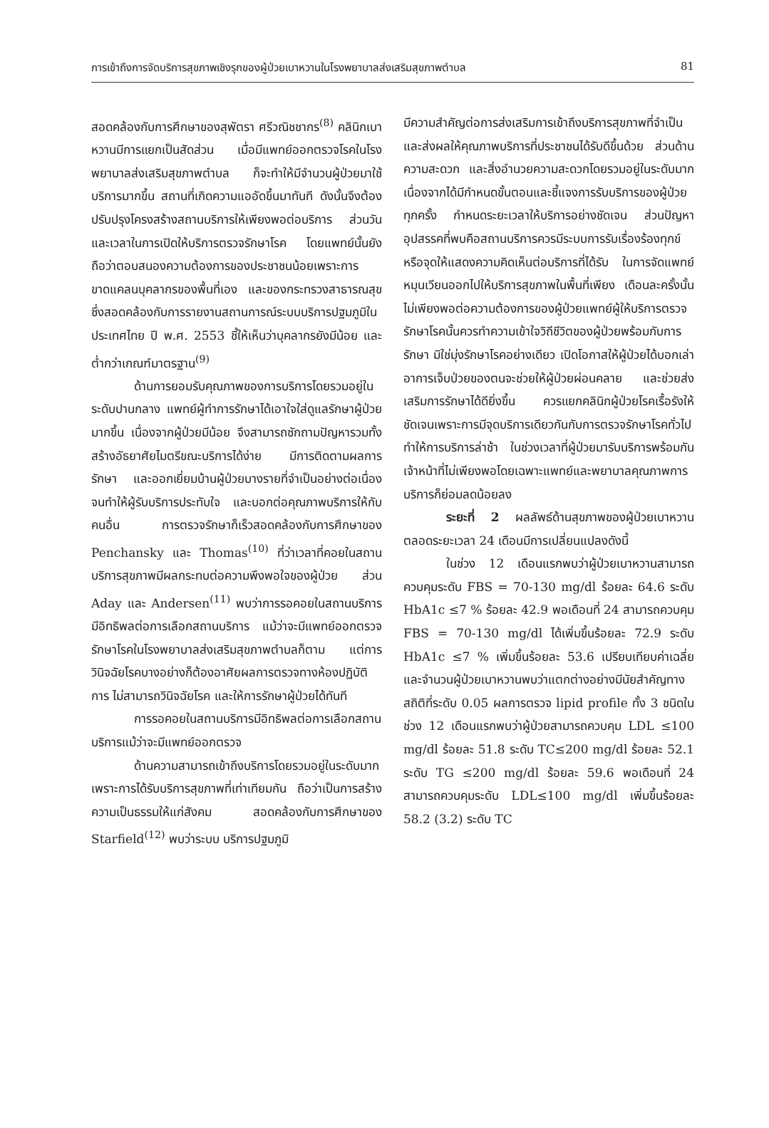การเข้าถึงการจัดบริการสุขภาพเชิงรุกของผู้ป่วยเบาหวานในโรงพยาบาลส่งเสริมสุขภาพตำบล 81
สอดคล้องกับการศึกษาของสุพัตรา ศรีวณิชชากร<sup>(8)</sup> คลินิกเบาหวานมีการแยกเป็นสัดส่วน เมื่อมีแพทย์ออกตรวจโรคในโรงพยาบาลส่งเสริมสุขภาพตำบล ก็จะทำให้มีจำนวนผู้ป่วยมาใช้บริการมากขึ้น สถานที่เกิดความแออัดขึ้นมาทันที ดังนั้นจึงต้องปรับปรุงโครงสร้างสถานบริการให้เพียงพอต่อบริการ ส่วนวันและเวลาในการเปิดให้บริการตรวจรักษาโรค โดยแพทย์นั้นยังถือว่าตอบสนองความต้องการของประชาชนน้อยเพราะการขาดแคลนบุคลากรของพื้นที่เอง และของกระทรวงสาธารณสุข ซึ่งสอดคล้องกับการรายงานสถานการณ์ระบบบริการปฐมภูมิในประเทศไทย ปี พ.ศ. 2553 ชี้ให้เห็นว่าบุคลากรยังมีน้อย และต่ำกว่าเกณฑ์มาตรฐาน<sup>(9)</sup>
ด้านการยอมรับคุณภาพของการบริการโดยรวมอยู่ในระดับปานกลาง แพทย์ผู้ทำการรักษาได้เอาใจใส่ดูแลรักษาผู้ป่วยมากขึ้น เนื่องจากผู้ป่วยมีน้อย จึงสามารถซักถามปัญหารวมทั้งสร้างอัธยาศัยไมตรีขณะบริการได้ง่าย มีการติดตามผลการรักษา และออกเยี่ยมบ้านผู้ป่วยบางรายที่จำเป็นอย่างต่อเนื่อง จนทำให้ผู้รับบริการประทับใจ และบอกต่อคุณภาพบริการให้กับคนอื่น การตรวจรักษาก็เร็วสอดคล้องกับการศึกษาของ Penchansky และ Thomas<sup>(10)</sup> ที่ว่าเวลาที่คอยในสถานบริการสุขภาพมีผลกระทบต่อความพึงพอใจของผู้ป่วย ส่วน Aday และ Andersen<sup>(11)</sup> พบว่าการรอคอยในสถานบริการมีอิทธิพลต่อการเลือกสถานบริการ แม้ว่าจะมีแพทย์ออกตรวจรักษาโรคในโรงพยาบาลส่งเสริมสุขภาพตำบลก็ตาม แต่การวินิจฉัยโรคบางอย่างก็ต้องอาศัยผลการตรวจทางห้องปฏิบัติการ ไม่สามารถวินิจฉัยโรค และให้การรักษาผู้ป่วยได้ทันที
การรอคอยในสถานบริการมีอิทธิพลต่อการเลือกสถานบริการแม้ว่าจะมีแพทย์ออกตรวจ
ด้านความสามารถเข้าถึงบริการโดยรวมอยู่ในระดับมากเพราะการได้รับบริการสุขภาพที่เท่าเทียมกัน ถือว่าเป็นการสร้างความเป็นธรรมให้แก่สังคม สอดคล้องกับการศึกษาของ Starfield<sup>(12)</sup> พบว่าระบบ บริการปฐมภูมิ
มีความสำคัญต่อการส่งเสริมการเข้าถึงบริการสุขภาพที่จำเป็นและส่งผลให้คุณภาพบริการที่ประชาชนได้รับดีขึ้นด้วย ส่วนด้านความสะดวก และสิ่งอำนวยความสะดวกโดยรวมอยู่ในระดับมาก เนื่องจากได้มีกำหนดขั้นตอนและชี้แจงการรับบริการของผู้ป่วยทุกครั้ง กำหนดระยะเวลาให้บริการอย่างชัดเจน ส่วนปัญหาอุปสรรคที่พบคือสถานบริการควรมีระบบการรับเรื่องร้องทุกข์หรือจุดให้แสดงความคิดเห็นต่อบริการที่ได้รับ ในการจัดแพทย์หมุนเวียนออกไปให้บริการสุขภาพในพื้นที่เพียง เดือนละครั้งนั้นไม่เพียงพอต่อความต้องการของผู้ป่วยแพทย์ผู้ให้บริการตรวจรักษาโรคนั้นควรทำความเข้าใจวิถีชีวิตของผู้ป่วยพร้อมกับการรักษา มิใช่มุ่งรักษาโรคอย่างเดียว เปิดโอกาสให้ผู้ป่วยได้บอกเล่าอาการเจ็บป่วยของตนจะช่วยให้ผู้ป่วยผ่อนคลาย และช่วยส่งเสริมการรักษาได้ดียิ่งขึ้น ควรแยกคลินิกผู้ป่วยโรคเรื้อรังให้ชัดเจนเพราะการมีจุดบริการเดียวกันกับการตรวจรักษาโรคทั่วไป ทำให้การบริการล่าช้า ในช่วงเวลาที่ผู้ป่วยมารับบริการพร้อมกันเจ้าหน้าที่ไม่เพียงพอโดยเฉพาะแพทย์และพยาบาลคุณภาพการบริการก็ย่อมลดน้อยลง
ระยะที่ 2 ผลลัพธ์ด้านสุขภาพของผู้ป่วยเบาหวานตลอดระยะเวลา 24 เดือนมีการเปลี่ยนแปลงดังนี้
ในช่วง 12 เดือนแรกพบว่าผู้ป่วยเบาหวานสามารถควบคุมระดับ FBS = 70-130 mg/dl ร้อยละ 64.6 ระดับ HbA1c ≤7 % ร้อยละ 42.9 พอเดือนที่ 24 สามารถควบคุม FBS = 70-130 mg/dl ได้เพิ่มขึ้นร้อยละ 72.9 ระดับ HbA1c ≤7 % เพิ่มขึ้นร้อยละ 53.6 เปรียบเทียบค่าเฉลี่ยและจำนวนผู้ป่วยเบาหวานพบว่าแตกต่างอย่างมีนัยสำคัญทางสถิติที่ระดับ 0.05 ผลการตรวจ lipid profile ทั้ง 3 ชนิดในช่วง 12 เดือนแรกพบว่าผู้ป่วยสามารถควบคุม LDL ≤100 mg/dl ร้อยละ 51.8 ระดับ TC≤200 mg/dl ร้อยละ 52.1 ระดับ TG ≤200 mg/dl ร้อยละ 59.6 พอเดือนที่ 24 สามารถควบคุมระดับ LDL≤100 mg/dl เพิ่มขึ้นร้อยละ 58.2 (3.2) ระดับ TC